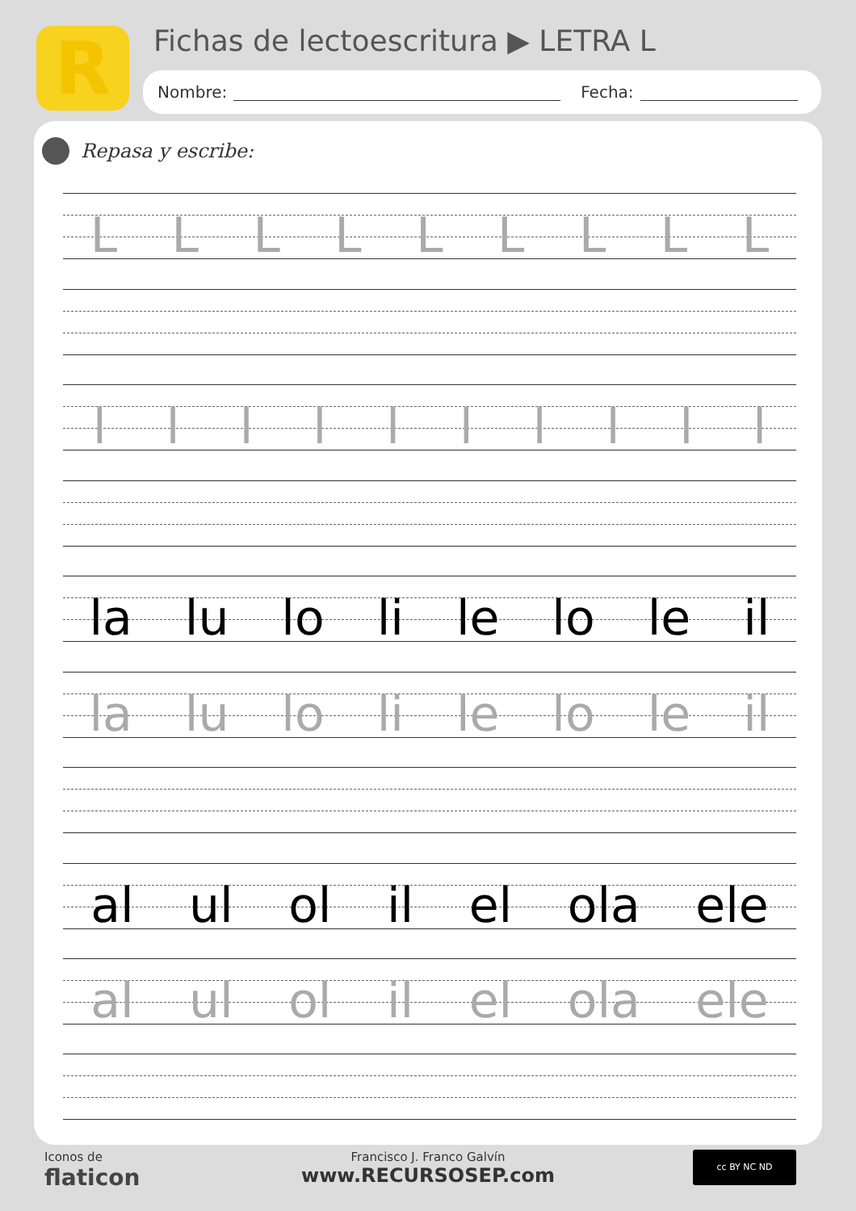R
Fichas de lectoescritura ▶ LETRA L
Nombre: Fecha:
Repasa y escribe:
L L L L L L L L L
l l l l l l l l l l
la lu lo li le lo le il
la lu lo li le lo le il
al ul ol il el ola ele
al ul ol il el ola ele
Iconos de
flaticon
Francisco J. Franco Galvín
www.RECURSOSEP.com
cc BY NC ND